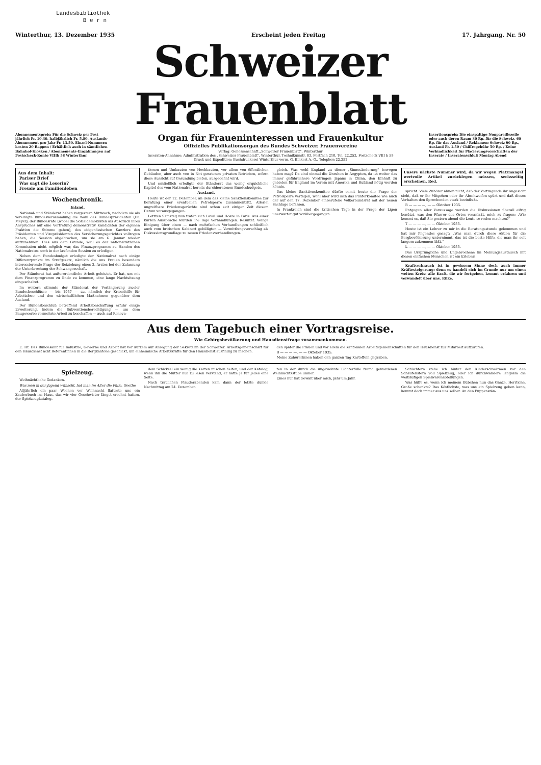Landesbibliothek
B e r n
Winterthur, 13. Dezember 1935 Erscheint jeden Freitag 17. Jahrgang. Nr. 50
Schweizer Frauenblatt
Abonnementspreis: Für die Schweiz per Post jährlich Fr. 10.30, halbjährlich Fr. 5.80. Auslands-Abonnement pro Jahr Fr. 13.50. Einzel-Nummern kosten 20 Rappen / Erhältlich auch in sämtlichen Bahnhof-Kiosken / Abonnements-Einzahlungen auf Postscheck-Konto VIIIb 58 Winterthur
Organ für Fraueninteressen und Frauenkultur
Offizielles Publikationsorgan des Bundes Schweizer. Frauenvereine
Verlag: Genossenschaft „Schweizer Frauenblatt", Winterthur
Inseraten-Annahme: Administration des „Schweizer Frauenblatt", Winterthur, Technikumstr. 83, Postfach 210, Tel. 22.252, Postscheck VIII b 58
Druck und Expedition: Buchdruckerei Winterthur vorm. G. Binkert A.-G., Telephon 22.252
Insertionspreis: Die einspaltige Nonpareillezeile oder auch deren Raum 30 Rp. für die Schweiz, 60 Rp. für das Ausland / Reklamen: Schweiz 90 Rp., Ausland Fr. 1.50 / Chiffregebühr 50 Rp. / Keine Verbindlichkeit für Placierungsvorschriften der Inserate / Inseratenschluß Montag Abend
Aus dem Inhalt:
Pariser Brief
Was sagt die Leserin?
Freude am Familienleben
Wochenchronik.
Inland.
National- und Ständerat haben vorgestern Mittwoch, nachdem sie als vereinigte Bundesversammlung die Wahl des Bundespräsidenten (Dr. Meyer), der Bundesräte (wobei die Sozialdemokraten als Ausdruck ihres Anspruches auf eine Vertretung demonstrativ Kandidaten der eigenen Fraktion die Stimme gaben), des eidgenössischen Kanzlers des Präsidenten und Vizepräsidenten des Versicherungsgerichtes vollzogen haben, die Session abgebrochen, um sie am 6. Januar wieder aufzunehmen. Dies aus dem Grunde, weil es der nationalrätlichen Kommission nicht möglich war, das Finanzprogramm zu Handen des Nationalrates noch in der laufenden Session zu erledigen.
Neben dem Bundesbudget erledigte der Nationalrat nach einige Differenzpunkte im Strafgesetz, nämlich die uns Frauen besonders interessierende Frage der Beiziehung eines 2. Arztes bei der Zulassung der Unterbrechung der Schwangerschaft.
Der Ständerat hat außerordentliche Arbeit geleistet. Er hat, um mit dem Finanzprogramm zu Ende zu kommen, eine lange Nachtsitzung eingeschaltet.
Im weitern stimmte der Ständerat der Verlängerung zweier Bundesbeschlüsse — bis 1937 — zu, nämlich der Krisenhilfe für Arbeitslose und den wirtschaftlichen Maßnahmen gegenüber dem Ausland.
Der Bundesbeschluß betreffend Arbeitsbeschaffung erfuhr einige Erweiterung, indem die Subventionsberechtigung — um dem Baugewerbe vermehrte Arbeit zu beschaffen — auch auf Renova-
tionen und Umbauten von Hochbauten, vor allem von öffentlichen Gebäuden, aber auch von in Not geratenen privaten Betrieben, sofern diese Aussicht auf Gesundung bieten, ausgedehnt wird.
Und schließlich erledigte der Ständerat das wenig erquickliche Kapitel des vom Nationalrat bereits durchberatenen Bundesbudgets.
Ausland.
Heute ist der 12. Dezember, an dem das kleine Sanktionskomitee zur Beratung einer eventuellen Petrolsperre zusammentritt. Allerlei ungreifbare Friedensgerüchte sind schon seit einiger Zeit diesem Datum vorausgegangen.
Letzten Samstag nun trafen sich Laval und Hoare in Paris. Aus einer kurzen Aussprache wurden 1½ Tage Verhandlungen. Resultat: Völlige Einigung über einen — nach mehrfachen Verhandlungen schließlich auch vom britischen Kabinett gebilligten — Vermittlungsvorschlag als Diskussionsgrundlage zu neuen Friedensverhandlungen.
gleich. Was wohl England zu dieser „Sinnesänderung" bewogen haben mag? Da sind einmal die Unruhen in Aegypten, da ist weiter das immer gefährlichere Vordringen Japans in China, den Einhalt zu gebieten für England im Verein mit Amerika und Rußland nötig werden könnte.
Das kleine Sanktionskomitee dürfte somit heute die Frage der Petrolsperre vertagen, wohl aber wird sich das Fünferkomitee wie auch der auf den 17. Dezember einberufene Völkerbundsrat mit der neuen Sachlage befassen.
In Frankreich sind die kritischen Tage in der Frage der Ligen unerwartet gut vorübergegangen.
Unsere nächste Nummer wird, da wir wegen Platzmangel wertvolle Artikel zurücklegen müssen, sechsseitig erscheinen. Red.
spricht. Viele Zuhörer ahnen nicht, daß der Vortragende ihr Angesicht sieht, daß er ihr Mitgehen oder ihr Abschweifen spürt und daß dieses Verhalten den Sprechenden stark beeinflußt.
B — — — —, — — Oktober 1935.
Entgegen aller Voraussage werden die Diskussionen überall eifrig benützt, was den Pfarrer des Ortes veranlaßt, mich zu fragen: „Wie kommt es, daß Sie gestern abend die Leute so reden machten?"
T — — — —, — — Oktober 1935.
Heute ist ein Lehrer zu mir in die Beratungsstunde gekommen und hat mir folgendes gesagt: „Was man durch diese Aktion für die Bergbevölkerung unternimmt, das ist die beste Hilfe, die man ihr seit langem zukommen läßt."
L — — — —, — — Oktober 1935.
Das Ursprüngliche und Ungebrochene im Meinungsaustausch mit diesen einfachen Menschen ist ein Erlebnis.
Kraftverbrauch ist in gewissem Sinne doch auch immer Kräftesteigerung: denn es handelt sich im Grunde nur um einen weiten Kreis: alle Kraft, die wir fortgeben, kommt erfahren und verwandelt über uns. Rilke.
Aus dem Tagebuch einer Vortragsreise.
Wie Gebirgsbevölkerung und Hausdienstfrage zusammenkommen.
E. Hf. Das Bundesamt für Industrie, Gewerbe und Arbeit hat vor kurzem auf Anregung der Sekretärin der Schweizer. Arbeitsgemeinschaft für den Hausdienst acht Referentinnen in die Bergkantone geschickt, um einheimische Arbeitskräfte für den Hausdienst ausfindig zu machen.
den später die Frauen und vor allem die kantonalen Arbeitsgemeinschaften für den Hausdienst zur Mitarbeit aufzurufen.
B — — — —, — — Oktober 1935.
Meine Zuhörerinnen haben den ganzen Tag Kartoffeln gegraben.
Spielzeug.
Weihnächtliche Gedanken.
Was man in der Jugend wünscht, hat man im Alter die Fülle. Goethe
Alljährlich ein paar Wochen vor Weihnacht flatterte uns ein Zauberbuch ins Haus, das wir vier Geschwister längst ersehnt hatten, der Spielzeugkatalog.
dem Schicksal ein wenig die Karten mischen helfen, und der Katalog, wenn ihn die Mutter nur zu lesen verstand, er hatte ja für jedes eine Seite.
Nach traulichen Plauderabenden kam dann der letzte dunkle Nachmittag am 24. Dezember.
ten in der durch die ungewohnte Lichterfülle fremd gewordenen Weihnachtsstube umher.
Eines nur hat Gewalt über mich, Jahr um Jahr.
Schüchtern stehe ich hinter den Kinderschwärmen vor den Schaufenstern voll Spielzeug, oder ich durchwandere langsam die weitläufigen Spielwarenabteilungen.
Was hülfe es, wenn ich meinem Bübchen nun das Ganze, Herrliche, Große schenkte? Das Köstlichste, was uns ein Spielzeug geben kann, kommt doch immer aus uns selber. An den Puppenstän-